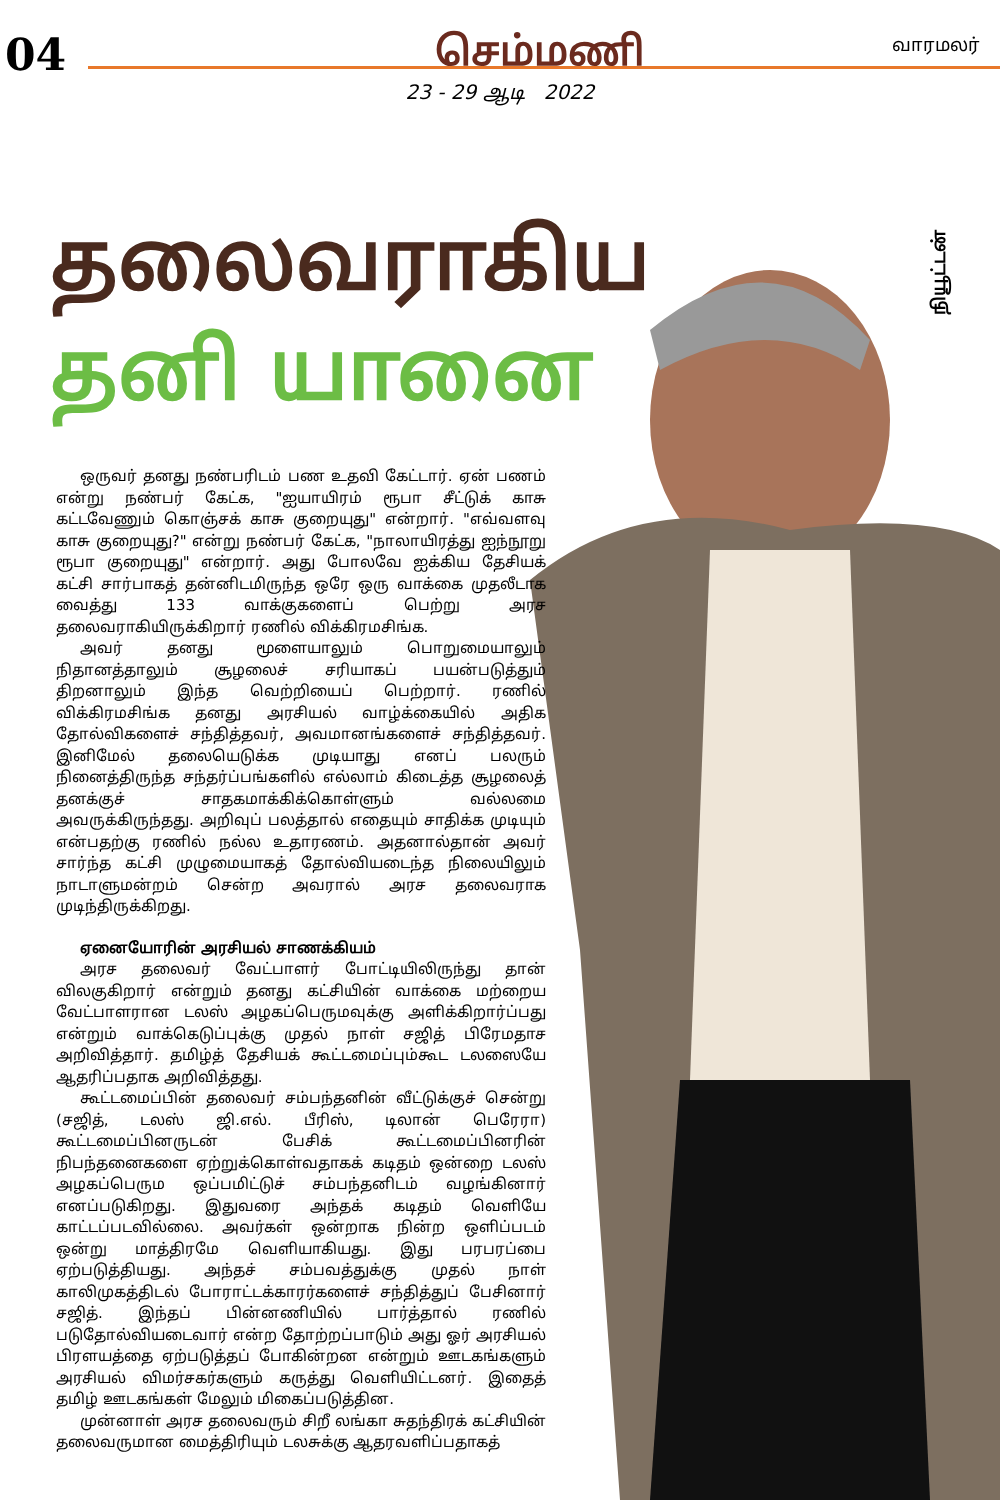04
செம்மணி
வாரமலர்
23 - 29 ஆடி 2022
நியூட்டன்
தலைவராகிய
தனி யானை
ஒருவர் தனது நண்பரிடம் பண உதவி கேட்டார். ஏன் பணம் என்று நண்பர் கேட்க, "ஐயாயிரம் ரூபா சீட்டுக் காசு கட்டவேணும் கொஞ்சக் காசு குறையுது" என்றார். "எவ்வளவு காசு குறையுது?" என்று நண்பர் கேட்க, "நாலாயிரத்து ஐந்நூறு ரூபா குறையுது" என்றார். அது போலவே ஐக்கிய தேசியக் கட்சி சார்பாகத் தன்னிடமிருந்த ஒரே ஒரு வாக்கை முதலீடாக வைத்து 133 வாக்குகளைப் பெற்று அரச தலைவராகியிருக்கிறார் ரணில் விக்கிரமசிங்க.
அவர் தனது மூளையாலும் பொறுமையாலும் நிதானத்தாலும் சூழலைச் சரியாகப் பயன்படுத்தும் திறனாலும் இந்த வெற்றியைப் பெற்றார். ரணில் விக்கிரமசிங்க தனது அரசியல் வாழ்க்கையில் அதிக தோல்விகளைச் சந்தித்தவர், அவமானங்களைச் சந்தித்தவர். இனிமேல் தலையெடுக்க முடியாது எனப் பலரும் நினைத்திருந்த சந்தர்ப்பங்களில் எல்லாம் கிடைத்த சூழலைத் தனக்குச் சாதகமாக்கிக்கொள்ளும் வல்லமை அவருக்கிருந்தது. அறிவுப் பலத்தால் எதையும் சாதிக்க முடியும் என்பதற்கு ரணில் நல்ல உதாரணம். அதனால்தான் அவர் சார்ந்த கட்சி முழுமையாகத் தோல்வியடைந்த நிலையிலும் நாடாளுமன்றம் சென்ற அவரால் அரச தலைவராக முடிந்திருக்கிறது.
ஏனையோரின் அரசியல் சாணக்கியம்
அரச தலைவர் வேட்பாளர் போட்டியிலிருந்து தான் விலகுகிறார் என்றும் தனது கட்சியின் வாக்கை மற்றைய வேட்பாளரான டலஸ் அழகப்பெருமவுக்கு அளிக்கிறார்ப்பது என்றும் வாக்கெடுப்புக்கு முதல் நாள் சஜித் பிரேமதாச அறிவித்தார். தமிழ்த் தேசியக் கூட்டமைப்பும்கூட டலஸையே ஆதரிப்பதாக அறிவித்தது.
கூட்டமைப்பின் தலைவர் சம்பந்தனின் வீட்டுக்குச் சென்று (சஜித், டலஸ் ஜி.எல். பீரிஸ், டிலான் பெரேரா) கூட்டமைப்பினருடன் பேசிக் கூட்டமைப்பினரின் நிபந்தனைகளை ஏற்றுக்கொள்வதாகக் கடிதம் ஒன்றை டலஸ் அழகப்பெரும ஒப்பமிட்டுச் சம்பந்தனிடம் வழங்கினார் எனப்படுகிறது. இதுவரை அந்தக் கடிதம் வெளியே காட்டப்படவில்லை. அவர்கள் ஒன்றாக நின்ற ஒளிப்படம் ஒன்று மாத்திரமே வெளியாகியது. இது பரபரப்பை ஏற்படுத்தியது. அந்தச் சம்பவத்துக்கு முதல் நாள் காலிமுகத்திடல் போராட்டக்காரர்களைச் சந்தித்துப் பேசினார் சஜித். இந்தப் பின்னணியில் பார்த்தால் ரணில் படுதோல்வியடைவார் என்ற தோற்றப்பாடும் அது ஓர் அரசியல் பிரளயத்தை ஏற்படுத்தப் போகின்றன என்றும் ஊடகங்களும் அரசியல் விமர்சகர்களும் கருத்து வெளியிட்டனர். இதைத் தமிழ் ஊடகங்கள் மேலும் மிகைப்படுத்தின.
முன்னாள் அரச தலைவரும் சிறீ லங்கா சுதந்திரக் கட்சியின் தலைவருமான மைத்திரியும் டலசுக்கு ஆதரவளிப்பதாகத்